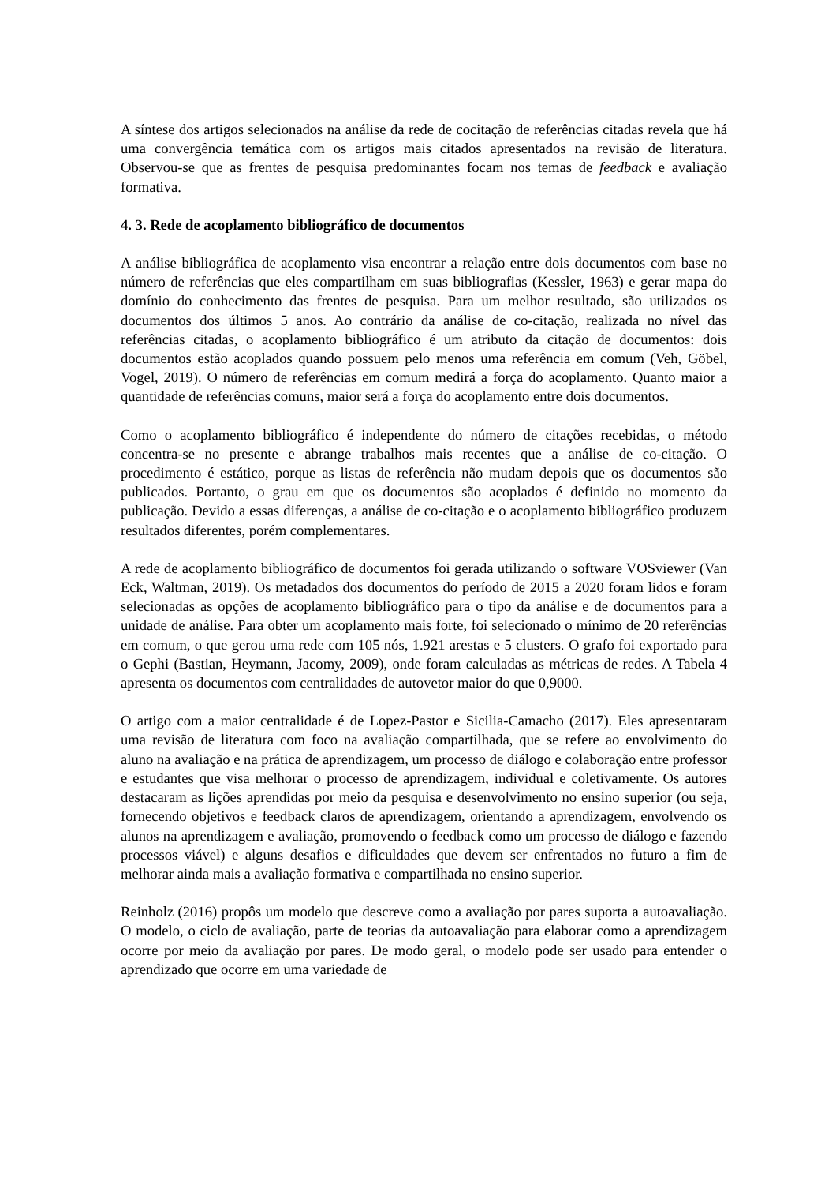A síntese dos artigos selecionados na análise da rede de cocitação de referências citadas revela que há uma convergência temática com os artigos mais citados apresentados na revisão de literatura. Observou-se que as frentes de pesquisa predominantes focam nos temas de feedback e avaliação formativa.
4. 3. Rede de acoplamento bibliográfico de documentos
A análise bibliográfica de acoplamento visa encontrar a relação entre dois documentos com base no número de referências que eles compartilham em suas bibliografias (Kessler, 1963) e gerar mapa do domínio do conhecimento das frentes de pesquisa. Para um melhor resultado, são utilizados os documentos dos últimos 5 anos. Ao contrário da análise de co-citação, realizada no nível das referências citadas, o acoplamento bibliográfico é um atributo da citação de documentos: dois documentos estão acoplados quando possuem pelo menos uma referência em comum (Veh, Göbel, Vogel, 2019). O número de referências em comum medirá a força do acoplamento. Quanto maior a quantidade de referências comuns, maior será a força do acoplamento entre dois documentos.
Como o acoplamento bibliográfico é independente do número de citações recebidas, o método concentra-se no presente e abrange trabalhos mais recentes que a análise de co-citação. O procedimento é estático, porque as listas de referência não mudam depois que os documentos são publicados. Portanto, o grau em que os documentos são acoplados é definido no momento da publicação. Devido a essas diferenças, a análise de co-citação e o acoplamento bibliográfico produzem resultados diferentes, porém complementares.
A rede de acoplamento bibliográfico de documentos foi gerada utilizando o software VOSviewer (Van Eck, Waltman, 2019). Os metadados dos documentos do período de 2015 a 2020 foram lidos e foram selecionadas as opções de acoplamento bibliográfico para o tipo da análise e de documentos para a unidade de análise. Para obter um acoplamento mais forte, foi selecionado o mínimo de 20 referências em comum, o que gerou uma rede com 105 nós, 1.921 arestas e 5 clusters. O grafo foi exportado para o Gephi (Bastian, Heymann, Jacomy, 2009), onde foram calculadas as métricas de redes. A Tabela 4 apresenta os documentos com centralidades de autovetor maior do que 0,9000.
O artigo com a maior centralidade é de Lopez-Pastor e Sicilia-Camacho (2017). Eles apresentaram uma revisão de literatura com foco na avaliação compartilhada, que se refere ao envolvimento do aluno na avaliação e na prática de aprendizagem, um processo de diálogo e colaboração entre professor e estudantes que visa melhorar o processo de aprendizagem, individual e coletivamente. Os autores destacaram as lições aprendidas por meio da pesquisa e desenvolvimento no ensino superior (ou seja, fornecendo objetivos e feedback claros de aprendizagem, orientando a aprendizagem, envolvendo os alunos na aprendizagem e avaliação, promovendo o feedback como um processo de diálogo e fazendo processos viável) e alguns desafios e dificuldades que devem ser enfrentados no futuro a fim de melhorar ainda mais a avaliação formativa e compartilhada no ensino superior.
Reinholz (2016) propôs um modelo que descreve como a avaliação por pares suporta a autoavaliação. O modelo, o ciclo de avaliação, parte de teorias da autoavaliação para elaborar como a aprendizagem ocorre por meio da avaliação por pares. De modo geral, o modelo pode ser usado para entender o aprendizado que ocorre em uma variedade de